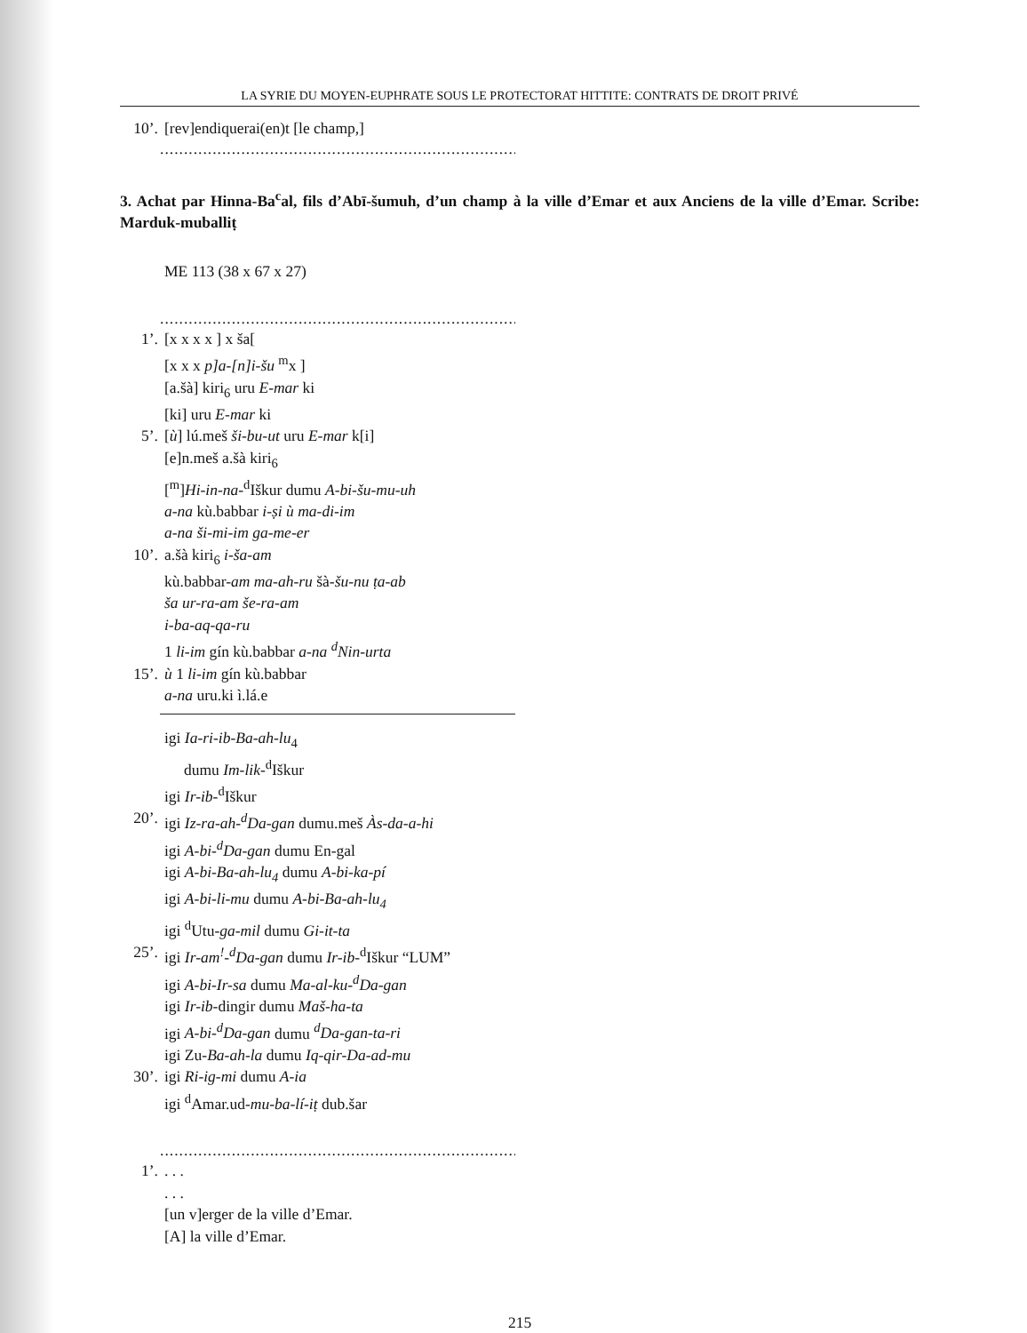LA SYRIE DU MOYEN-EUPHRATE SOUS LE PROTECTORAT HITTITE: CONTRATS DE DROIT PRIVÉ
10’. [rev]endiquerai(en)t [le champ,]
..........................................................................................
3. Achat par Hinna-Ba<sup>c</sup>al, fils d’Abī-šumuh, d’un champ à la ville d’Emar et aux Anciens de la ville d’Emar. Scribe: Marduk-muballiṭ
ME 113 (38 x 67 x 27)
..........................................................................................
1’. [x x x x ] x ša[
[x x x p]a-[n]i-šu <sup>m</sup>x ]
[a.šà] kiri<sub>6</sub> uru E-mar ki
[ki] uru E-mar ki
5’. [ù] lú.meš ši-bu-ut uru E-mar k[i]
[e]n.meš a.šà kiri<sub>6</sub>
[<sup>m</sup>]Hi-in-na-<sup>d</sup>Iškur dumu A-bi-šu-mu-uh
a-na kù.babbar i-ṣi ù ma-di-im
a-na ši-mi-im ga-me-er
10’. a.šà kiri<sub>6</sub> i-ša-am
kù.babbar-am ma-ah-ru šà-šu-nu ṭa-ab
ša ur-ra-am še-ra-am
i-ba-aq-qa-ru
1 li-im gín kù.babbar a-na <sup>d</sup>Nin-urta
15’. ù 1 li-im gín kù.babbar
a-na uru.ki ì.lá.e
igi Ia-ri-ib-Ba-ah-lu<sub>4</sub>
dumu Im-lik-<sup>d</sup>Iškur
igi Ir-ib-<sup>d</sup>Iškur
20’. igi Iz-ra-ah-<sup>d</sup>Da-gan dumu.meš Às-da-a-hi
igi A-bi-<sup>d</sup>Da-gan dumu En-gal
igi A-bi-Ba-ah-lu<sub>4</sub> dumu A-bi-ka-pí
igi A-bi-li-mu dumu A-bi-Ba-ah-lu<sub>4</sub>
igi <sup>d</sup>Utu-ga-mil dumu Gi-it-ta
25’. igi Ir-am<sup>!</sup>-<sup>d</sup>Da-gan dumu Ir-ib-<sup>d</sup>Iškur “LUM”
igi A-bi-Ir-sa dumu Ma-al-ku-<sup>d</sup>Da-gan
igi Ir-ib-dingir dumu Maš-ha-ta
igi A-bi-<sup>d</sup>Da-gan dumu <sup>d</sup>Da-gan-ta-ri
igi Zu-Ba-ah-la dumu Iq-qir-Da-ad-mu
30’. igi Ri-ig-mi dumu A-ia
igi <sup>d</sup>Amar.ud-mu-ba-lí-iṭ dub.šar
..........................................................................................
1’.. . .
. . .
[un v]erger de la ville d’Emar.
[A] la ville d’Emar.
215